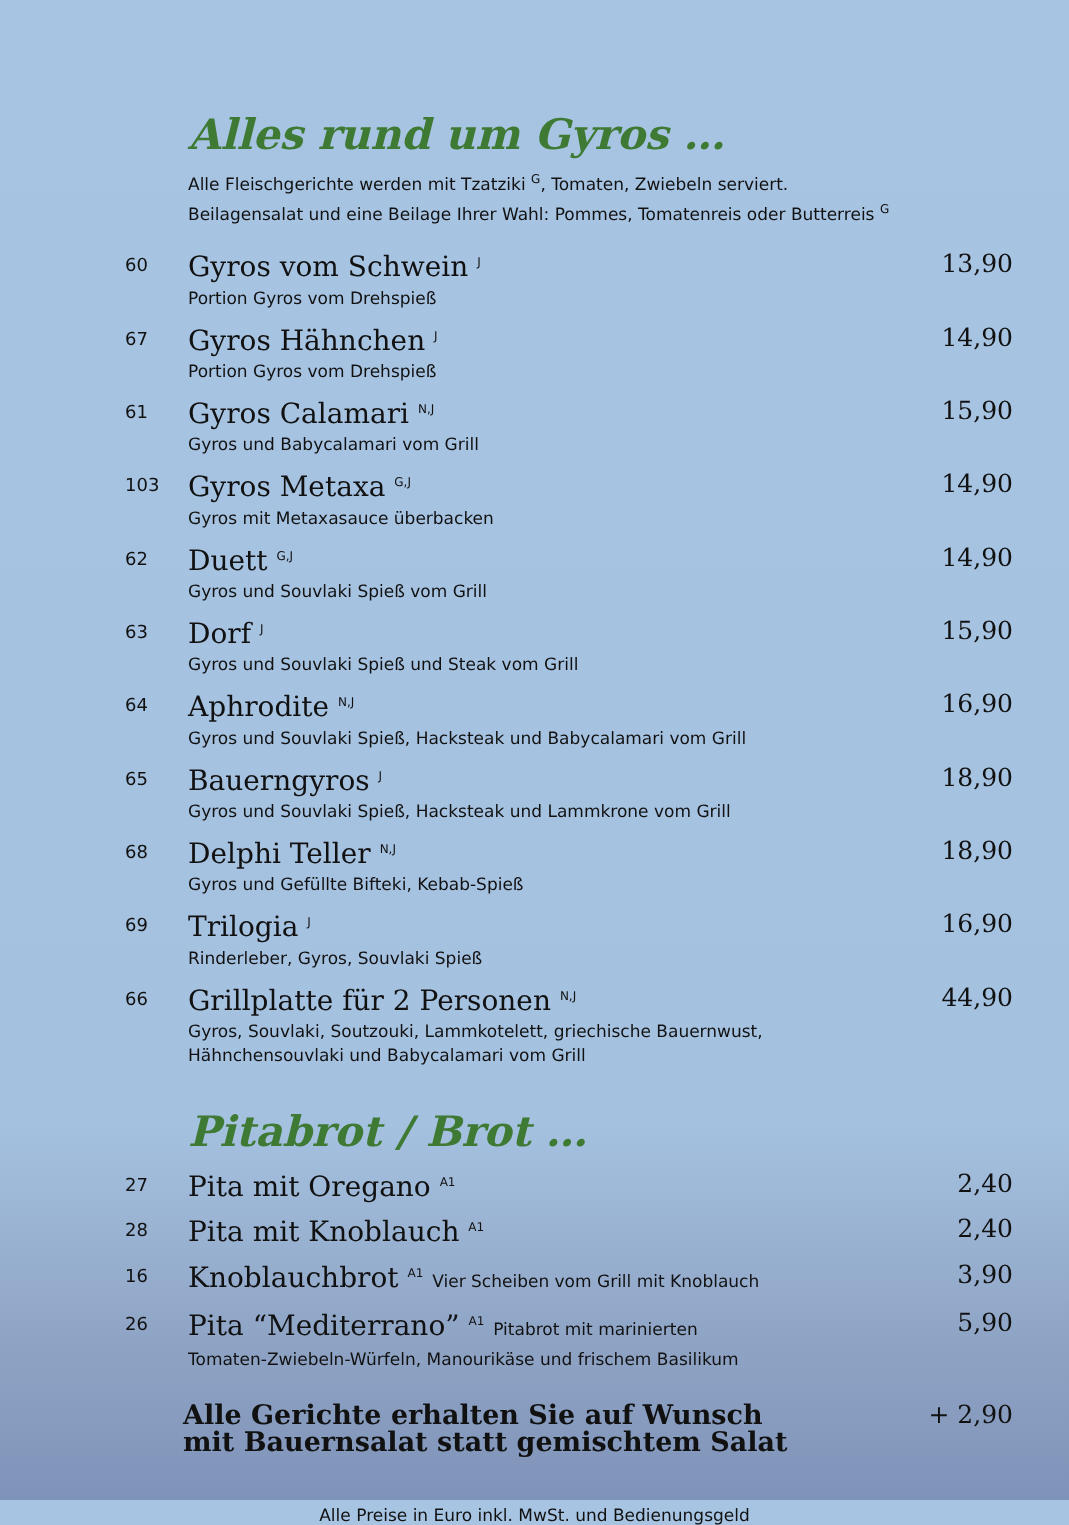Alles rund um Gyros …
Alle Fleischgerichte werden mit Tzatziki <sup>G</sup>, Tomaten, Zwiebeln serviert.
Beilagensalat und eine Beilage Ihrer Wahl: Pommes, Tomatenreis oder Butterreis <sup>G</sup>
60
Gyros vom Schwein <sup>J</sup>
Portion Gyros vom Drehspieß
13,90
67
Gyros Hähnchen <sup>J</sup>
Portion Gyros vom Drehspieß
14,90
61
Gyros Calamari <sup>N,J</sup>
Gyros und Babycalamari vom Grill
15,90
103
Gyros Metaxa <sup>G,J</sup>
Gyros mit Metaxasauce überbacken
14,90
62
Duett <sup>G,J</sup>
Gyros und Souvlaki Spieß vom Grill
14,90
63
Dorf <sup>J</sup>
Gyros und Souvlaki Spieß und Steak vom Grill
15,90
64
Aphrodite <sup>N,J</sup>
Gyros und Souvlaki Spieß, Hacksteak und Babycalamari vom Grill
16,90
65
Bauerngyros <sup>J</sup>
Gyros und Souvlaki Spieß, Hacksteak und Lammkrone vom Grill
18,90
68
Delphi Teller <sup>N,J</sup>
Gyros und Gefüllte Bifteki, Kebab-Spieß
18,90
69
Trilogia <sup>J</sup>
Rinderleber, Gyros, Souvlaki Spieß
16,90
66
Grillplatte für 2 Personen <sup>N,J</sup>
Gyros, Souvlaki, Soutzouki, Lammkotelett, griechische Bauernwust,
Hähnchensouvlaki und Babycalamari vom Grill
44,90
Pitabrot / Brot …
27
Pita mit Oregano <sup>A1</sup>
2,40
28
Pita mit Knoblauch <sup>A1</sup>
2,40
16
Knoblauchbrot <sup>A1</sup> Vier Scheiben vom Grill mit Knoblauch
3,90
26
Pita “Mediterrano” <sup>A1</sup> Pitabrot mit marinierten
Tomaten-Zwiebeln-Würfeln, Manourikäse und frischem Basilikum
5,90
Alle Gerichte erhalten Sie auf Wunsch
mit Bauernsalat statt gemischtem Salat
+ 2,90
Alle Preise in Euro inkl. MwSt. und Bedienungsgeld